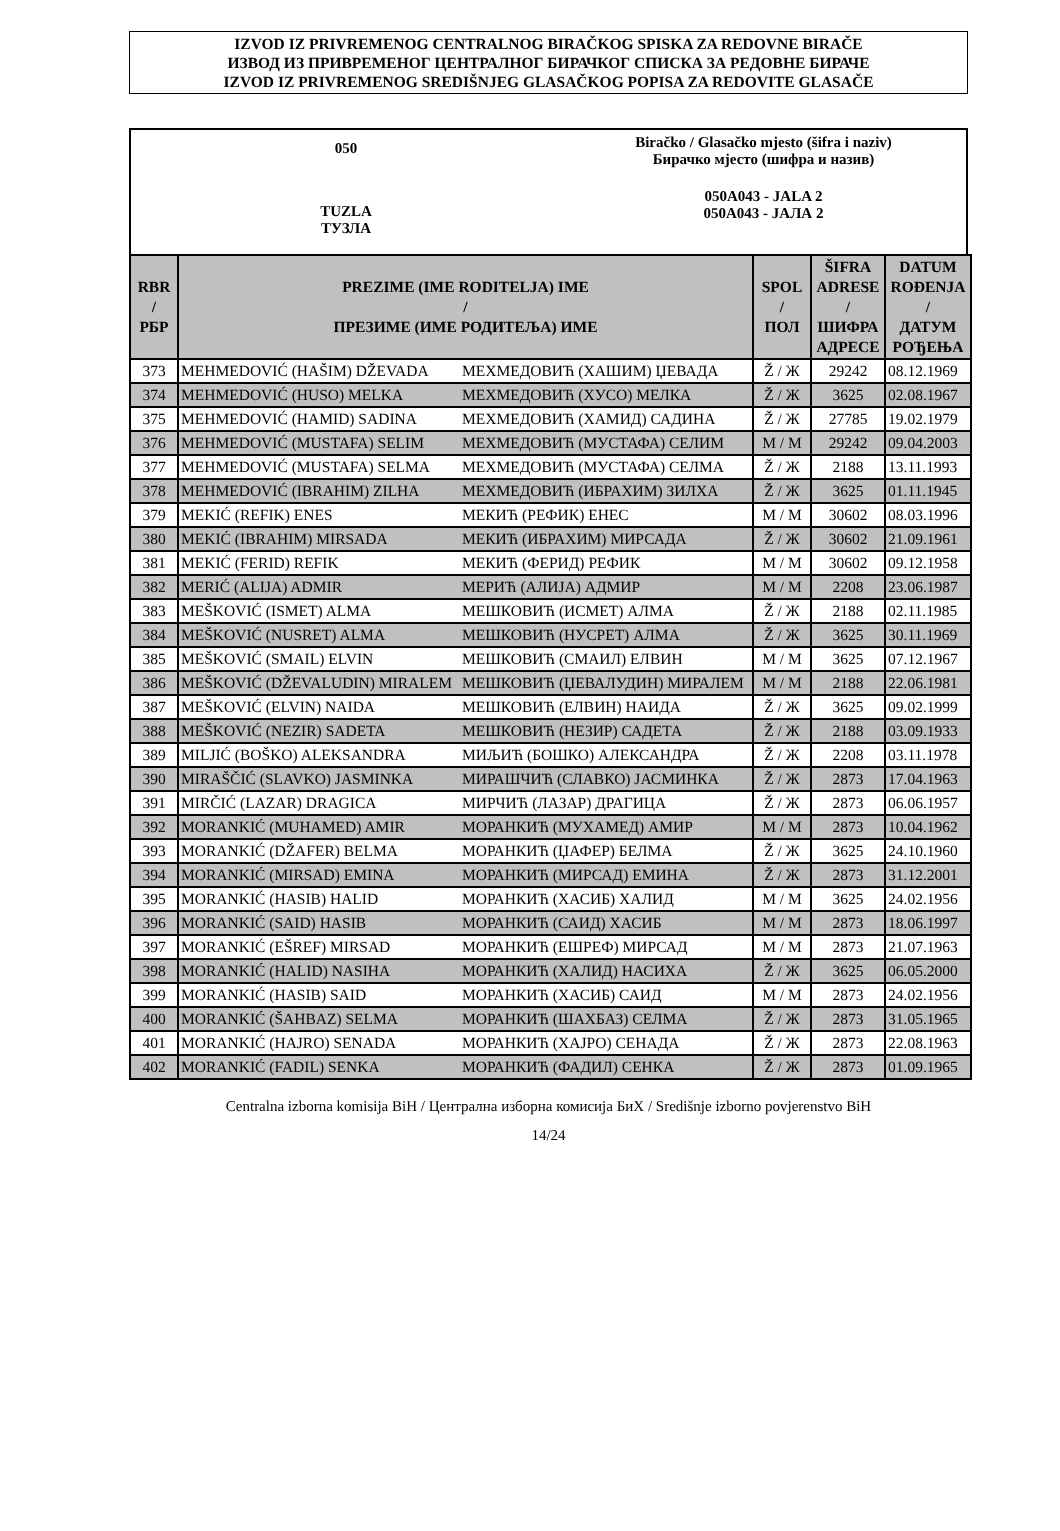IZVOD IZ PRIVREMENOG CENTRALNOG BIRAČKOG SPISKA ZA REDOVNE BIRAČE
ИЗВОД ИЗ ПРИВРЕМЕНОГ ЦЕНТРАЛНОГ БИРАЧКОГ СПИСКА ЗА РЕДОВНЕ БИРАЧЕ
IZVOD IZ PRIVREMENOG SREDIŠNJEG GLASAČKOG POPISA ZA REDOVITE GLASAČE
050
TUZLA
ТУЗЛА
Biračko / Glasačko mjesto (šifra i naziv)
Бирачко мјесто (шифра и назив)
050A043 - JALA 2
050A043 - ЈАЛА 2
| RBR / РБР | PREZIME (IME RODITELJA) IME / ПРЕЗИМЕ (ИМЕ РОДИТЕЉА) ИМЕ | | SPOL / ПОЛ | ŠIFRA ADRESE / ШИФРА АДРЕСЕ | DATUM ROĐENJA / ДАТУМ РОЂЕЊА |
| --- | --- | --- | --- | --- | --- |
| 373 | MEHMEDOVIĆ (HAŠIM) DŽEVADA | МЕХМЕДОВИЋ (ХАШИМ) ЏЕВАДА | Ž / Ж | 29242 | 08.12.1969 |
| 374 | MEHMEDOVIĆ (HUSO) MELKA | МЕХМЕДОВИЋ (ХУСО) МЕЛКА | Ž / Ж | 3625 | 02.08.1967 |
| 375 | MEHMEDOVIĆ (HAMID) SADINA | МЕХМЕДОВИЋ (ХАМИД) САДИНА | Ž / Ж | 27785 | 19.02.1979 |
| 376 | MEHMEDOVIĆ (MUSTAFA) SELIM | МЕХМЕДОВИЋ (МУСТАФА) СЕЛИМ | M / М | 29242 | 09.04.2003 |
| 377 | MEHMEDOVIĆ (MUSTAFA) SELMA | МЕХМЕДОВИЋ (МУСТАФА) СЕЛМА | Ž / Ж | 2188 | 13.11.1993 |
| 378 | MEHMEDOVIĆ (IBRAHIM) ZILHA | МЕХМЕДОВИЋ (ИБРАХИМ) ЗИЛХА | Ž / Ж | 3625 | 01.11.1945 |
| 379 | MEKIĆ (REFIK) ENES | МЕКИЋ (РЕФИК) ЕНЕС | M / М | 30602 | 08.03.1996 |
| 380 | MEKIĆ (IBRAHIM) MIRSADA | МЕКИЋ (ИБРАХИМ) МИРСАДА | Ž / Ж | 30602 | 21.09.1961 |
| 381 | MEKIĆ (FERID) REFIK | МЕКИЋ (ФЕРИД) РЕФИК | M / М | 30602 | 09.12.1958 |
| 382 | MERIĆ (ALIJA) ADMIR | МЕРИЋ (АЛИЈА) АДМИР | M / М | 2208 | 23.06.1987 |
| 383 | MEŠKOVIĆ (ISMET) ALMA | МЕШКОВИЋ (ИСМЕТ) АЛМА | Ž / Ж | 2188 | 02.11.1985 |
| 384 | MEŠKOVIĆ (NUSRET) ALMA | МЕШКОВИЋ (НУСРЕТ) АЛМА | Ž / Ж | 3625 | 30.11.1969 |
| 385 | MEŠKOVIĆ (SMAIL) ELVIN | МЕШКОВИЋ (СМАИЛ) ЕЛВИН | M / М | 3625 | 07.12.1967 |
| 386 | MEŠKOVIĆ (DŽEVALUDIN) MIRALEM | МЕШКОВИЋ (ЏЕВАЛУДИН) МИРАЛЕМ | M / М | 2188 | 22.06.1981 |
| 387 | MEŠKOVIĆ (ELVIN) NAIDA | МЕШКОВИЋ (ЕЛВИН) НАИДА | Ž / Ж | 3625 | 09.02.1999 |
| 388 | MEŠKOVIĆ (NEZIR) SADETA | МЕШКОВИЋ (НЕЗИР) САДЕТА | Ž / Ж | 2188 | 03.09.1933 |
| 389 | MILJIĆ (BOŠKO) ALEKSANDRA | МИЉИЋ (БОШКО) АЛЕКСАНДРА | Ž / Ж | 2208 | 03.11.1978 |
| 390 | MIRAŠČIĆ (SLAVKO) JASMINKA | МИРАШЧИЋ (СЛАВКО) ЈАСМИНКА | Ž / Ж | 2873 | 17.04.1963 |
| 391 | MIRČIĆ (LAZAR) DRAGICA | МИРЧИЋ (ЛАЗАР) ДРАГИЦА | Ž / Ж | 2873 | 06.06.1957 |
| 392 | MORANKIĆ (MUHAMED) AMIR | МОРАНКИЋ (МУХАМЕД) АМИР | M / М | 2873 | 10.04.1962 |
| 393 | MORANKIĆ (DŽAFER) BELMA | МОРАНКИЋ (ЏАФЕР) БЕЛМА | Ž / Ж | 3625 | 24.10.1960 |
| 394 | MORANKIĆ (MIRSAD) EMINA | МОРАНКИЋ (МИРСАД) ЕМИНА | Ž / Ж | 2873 | 31.12.2001 |
| 395 | MORANKIĆ (HASIB) HALID | МОРАНКИЋ (ХАСИБ) ХАЛИД | M / М | 3625 | 24.02.1956 |
| 396 | MORANKIĆ (SAID) HASIB | МОРАНКИЋ (САИД) ХАСИБ | M / М | 2873 | 18.06.1997 |
| 397 | MORANKIĆ (EŠREF) MIRSAD | МОРАНКИЋ (ЕШРЕФ) МИРСАД | M / М | 2873 | 21.07.1963 |
| 398 | MORANKIĆ (HALID) NASIHA | МОРАНКИЋ (ХАЛИД) НАСИХА | Ž / Ж | 3625 | 06.05.2000 |
| 399 | MORANKIĆ (HASIB) SAID | МОРАНКИЋ (ХАСИБ) САИД | M / М | 2873 | 24.02.1956 |
| 400 | MORANKIĆ (ŠAHBAZ) SELMA | МОРАНКИЋ (ШАХБАЗ) СЕЛМА | Ž / Ж | 2873 | 31.05.1965 |
| 401 | MORANKIĆ (HAJRO) SENADA | МОРАНКИЋ (ХАЈРО) СЕНАДА | Ž / Ж | 2873 | 22.08.1963 |
| 402 | MORANKIĆ (FADIL) SENKA | МОРАНКИЋ (ФАДИЛ) СЕНКА | Ž / Ж | 2873 | 01.09.1965 |
Centralna izborna komisija BiH / Централна изборна комисија БиХ / Središnje izborno povjerenstvo BiH
14/24